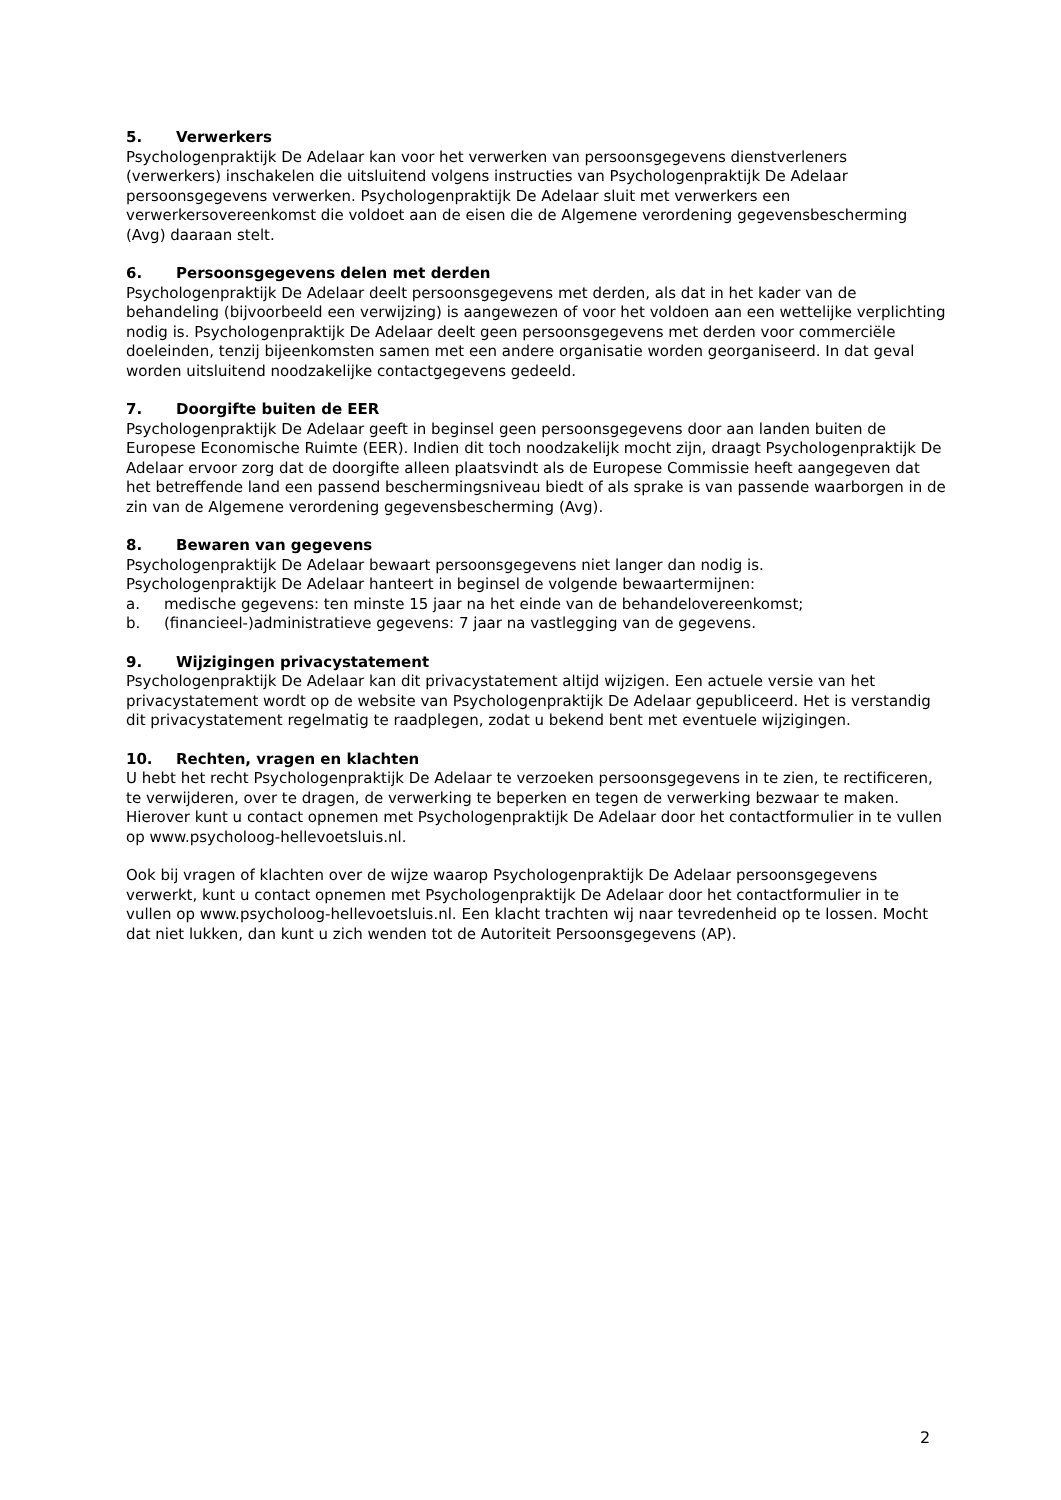5. Verwerkers
Psychologenpraktijk De Adelaar kan voor het verwerken van persoonsgegevens dienstverleners (verwerkers) inschakelen die uitsluitend volgens instructies van Psychologenpraktijk De Adelaar persoonsgegevens verwerken. Psychologenpraktijk De Adelaar sluit met verwerkers een verwerkersovereenkomst die voldoet aan de eisen die de Algemene verordening gegevensbescherming (Avg) daaraan stelt.
6. Persoonsgegevens delen met derden
Psychologenpraktijk De Adelaar deelt persoonsgegevens met derden, als dat in het kader van de behandeling (bijvoorbeeld een verwijzing) is aangewezen of voor het voldoen aan een wettelijke verplichting nodig is. Psychologenpraktijk De Adelaar deelt geen persoonsgegevens met derden voor commerciële doeleinden, tenzij bijeenkomsten samen met een andere organisatie worden georganiseerd. In dat geval worden uitsluitend noodzakelijke contactgegevens gedeeld.
7. Doorgifte buiten de EER
Psychologenpraktijk De Adelaar geeft in beginsel geen persoonsgegevens door aan landen buiten de Europese Economische Ruimte (EER). Indien dit toch noodzakelijk mocht zijn, draagt Psychologenpraktijk De Adelaar ervoor zorg dat de doorgifte alleen plaatsvindt als de Europese Commissie heeft aangegeven dat het betreffende land een passend beschermingsniveau biedt of als sprake is van passende waarborgen in de zin van de Algemene verordening gegevensbescherming (Avg).
8. Bewaren van gegevens
Psychologenpraktijk De Adelaar bewaart persoonsgegevens niet langer dan nodig is.
Psychologenpraktijk De Adelaar hanteert in beginsel de volgende bewaartermijnen:
a. medische gegevens: ten minste 15 jaar na het einde van de behandelovereenkomst;
b. (financieel-)administratieve gegevens: 7 jaar na vastlegging van de gegevens.
9. Wijzigingen privacystatement
Psychologenpraktijk De Adelaar kan dit privacystatement altijd wijzigen. Een actuele versie van het privacystatement wordt op de website van Psychologenpraktijk De Adelaar gepubliceerd. Het is verstandig dit privacystatement regelmatig te raadplegen, zodat u bekend bent met eventuele wijzigingen.
10. Rechten, vragen en klachten
U hebt het recht Psychologenpraktijk De Adelaar te verzoeken persoonsgegevens in te zien, te rectificeren, te verwijderen, over te dragen, de verwerking te beperken en tegen de verwerking bezwaar te maken. Hierover kunt u contact opnemen met Psychologenpraktijk De Adelaar door het contactformulier in te vullen op www.psycholoog-hellevoetsluis.nl.
Ook bij vragen of klachten over de wijze waarop Psychologenpraktijk De Adelaar persoonsgegevens verwerkt, kunt u contact opnemen met Psychologenpraktijk De Adelaar door het contactformulier in te vullen op www.psycholoog-hellevoetsluis.nl. Een klacht trachten wij naar tevredenheid op te lossen. Mocht dat niet lukken, dan kunt u zich wenden tot de Autoriteit Persoonsgegevens (AP).
2